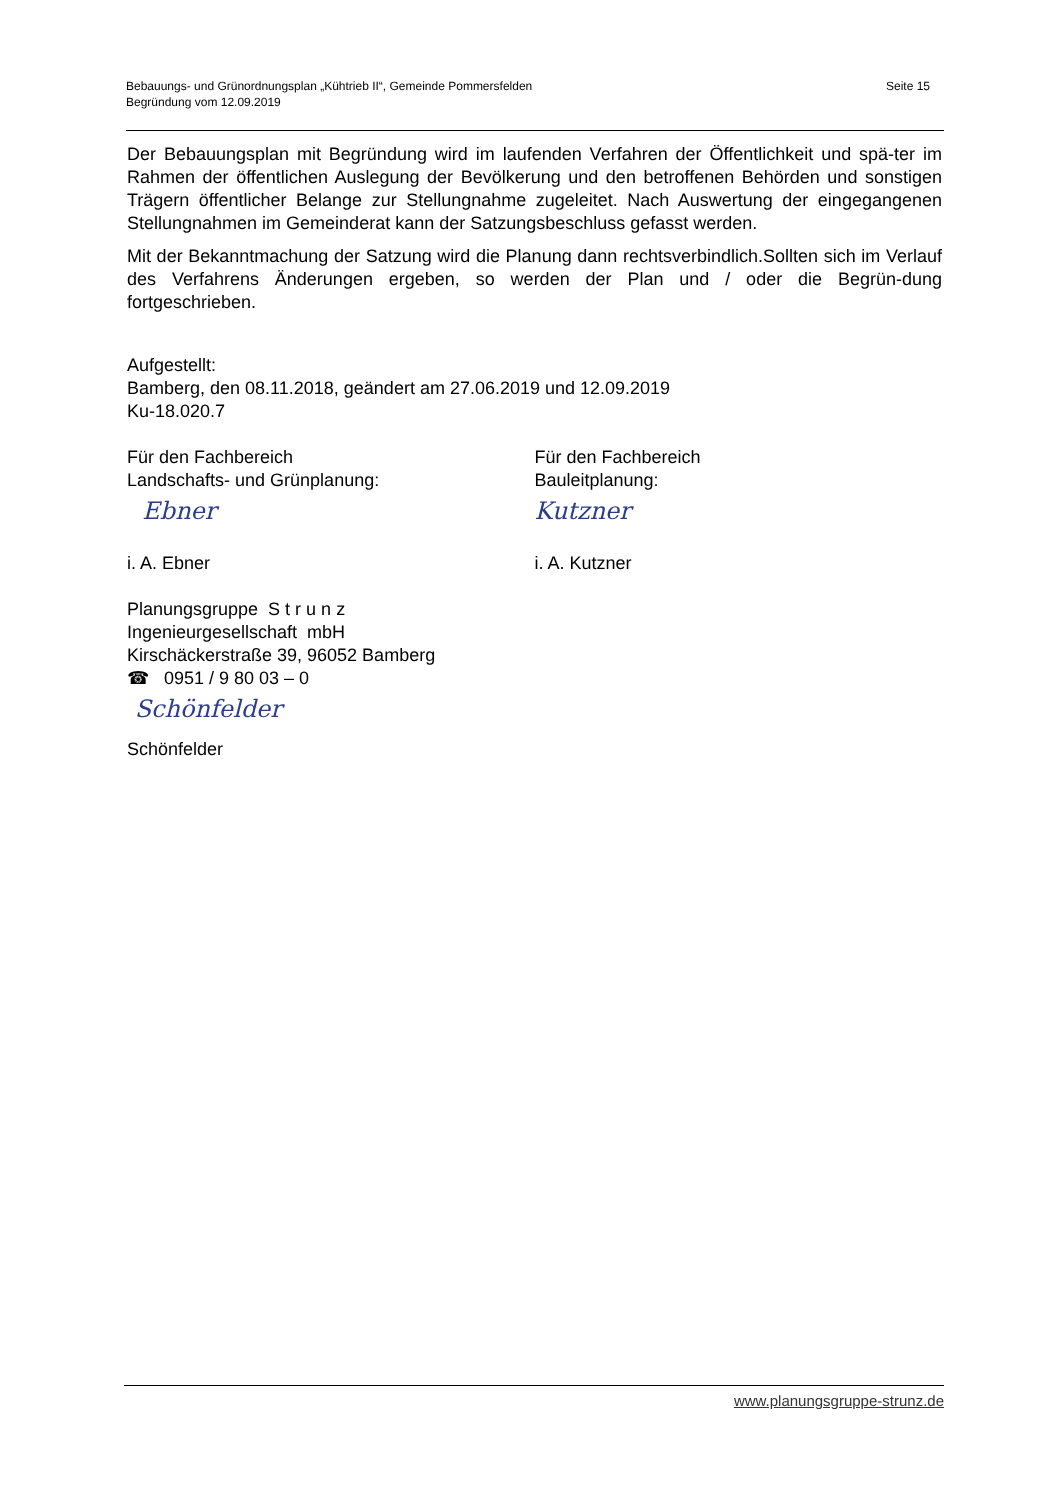Seite 15 Bebauungs- und Grünordnungsplan „Kühtrieb II“, Gemeinde Pommersfelden
Begründung vom 12.09.2019
Der Bebauungsplan mit Begründung wird im laufenden Verfahren der Öffentlichkeit und spä-ter im Rahmen der öffentlichen Auslegung der Bevölkerung und den betroffenen Behörden und sonstigen Trägern öffentlicher Belange zur Stellungnahme zugeleitet. Nach Auswertung der eingegangenen Stellungnahmen im Gemeinderat kann der Satzungsbeschluss gefasst werden.
Mit der Bekanntmachung der Satzung wird die Planung dann rechtsverbindlich.Sollten sich im Verlauf des Verfahrens Änderungen ergeben, so werden der Plan und / oder die Begrün-dung fortgeschrieben.
Aufgestellt:
Bamberg, den 08.11.2018, geändert am 27.06.2019 und 12.09.2019
Ku-18.020.7
Für den Fachbereich
Landschafts- und Grünplanung:
Ebner
i. A. Ebner
Für den Fachbereich
Bauleitplanung:
Kutzner
i. A. Kutzner
Planungsgruppe S t r u n z
Ingenieurgesellschaft mbH
Kirschäckerstraße 39, 96052 Bamberg
☎ 0951 / 9 80 03 – 0
Schönfelder
Schönfelder
www.planungsgruppe-strunz.de